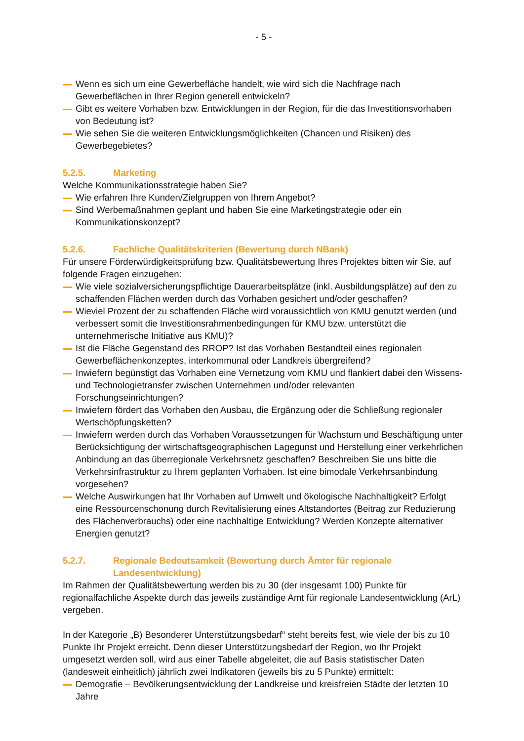- 5 -
Wenn es sich um eine Gewerbefläche handelt, wie wird sich die Nachfrage nach Gewerbeflächen in Ihrer Region generell entwickeln?
Gibt es weitere Vorhaben bzw. Entwicklungen in der Region, für die das Investitionsvorhaben von Bedeutung ist?
Wie sehen Sie die weiteren Entwicklungsmöglichkeiten (Chancen und Risiken) des Gewerbegebietes?
5.2.5. Marketing
Welche Kommunikationsstrategie haben Sie?
Wie erfahren Ihre Kunden/Zielgruppen von Ihrem Angebot?
Sind Werbemaßnahmen geplant und haben Sie eine Marketingstrategie oder ein Kommunikationskonzept?
5.2.6. Fachliche Qualitätskriterien (Bewertung durch NBank)
Für unsere Förderwürdigkeitsprüfung bzw. Qualitätsbewertung Ihres Projektes bitten wir Sie, auf folgende Fragen einzugehen:
Wie viele sozialversicherungspflichtige Dauerarbeitsplätze (inkl. Ausbildungsplätze) auf den zu schaffenden Flächen werden durch das Vorhaben gesichert und/oder geschaffen?
Wieviel Prozent der zu schaffenden Fläche wird voraussichtlich von KMU genutzt werden (und verbessert somit die Investitionsrahmenbedingungen für KMU bzw. unterstützt die unternehmerische Initiative aus KMU)?
Ist die Fläche Gegenstand des RROP? Ist das Vorhaben Bestandteil eines regionalen Gewerbeflächenkonzeptes, interkommunal oder Landkreis übergreifend?
Inwiefern begünstigt das Vorhaben eine Vernetzung vom KMU und flankiert dabei den Wissens- und Technologietransfer zwischen Unternehmen und/oder relevanten Forschungseinrichtungen?
Inwiefern fördert das Vorhaben den Ausbau, die Ergänzung oder die Schließung regionaler Wertschöpfungsketten?
Inwiefern werden durch das Vorhaben Voraussetzungen für Wachstum und Beschäftigung unter Berücksichtigung der wirtschaftsgeographischen Lagegunst und Herstellung einer verkehrlichen Anbindung an das überregionale Verkehrsnetz geschaffen? Beschreiben Sie uns bitte die Verkehrsinfrastruktur zu Ihrem geplanten Vorhaben. Ist eine bimodale Verkehrsanbindung vorgesehen?
Welche Auswirkungen hat Ihr Vorhaben auf Umwelt und ökologische Nachhaltigkeit? Erfolgt eine Ressourcenschonung durch Revitalisierung eines Altstandortes (Beitrag zur Reduzierung des Flächenverbrauchs) oder eine nachhaltige Entwicklung? Werden Konzepte alternativer Energien genutzt?
5.2.7. Regionale Bedeutsamkeit (Bewertung durch Ämter für regionale Landesentwicklung)
Im Rahmen der Qualitätsbewertung werden bis zu 30 (der insgesamt 100) Punkte für regionalfachliche Aspekte durch das jeweils zuständige Amt für regionale Landesentwicklung (ArL) vergeben.
In der Kategorie „B) Besonderer Unterstützungsbedarf“ steht bereits fest, wie viele der bis zu 10 Punkte Ihr Projekt erreicht. Denn dieser Unterstützungsbedarf der Region, wo Ihr Projekt umgesetzt werden soll, wird aus einer Tabelle abgeleitet, die auf Basis statistischer Daten (landesweit einheitlich) jährlich zwei Indikatoren (jeweils bis zu 5 Punkte) ermittelt:
Demografie – Bevölkerungsentwicklung der Landkreise und kreisfreien Städte der letzten 10 Jahre